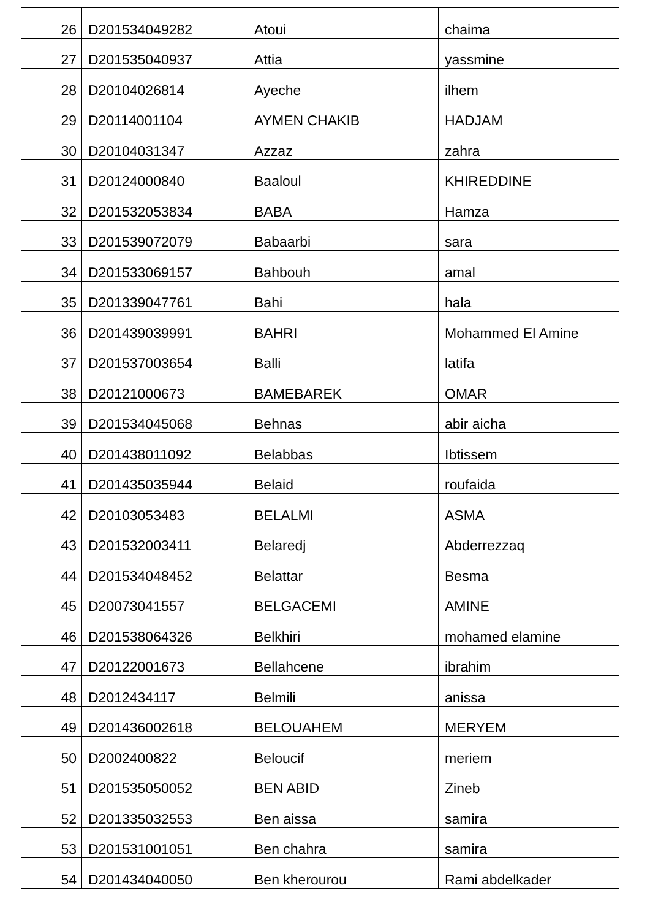| 26 | D201534049282 | Atoui | chaima |
| 27 | D201535040937 | Attia | yassmine |
| 28 | D20104026814 | Ayeche | ilhem |
| 29 | D20114001104 | AYMEN CHAKIB | HADJAM |
| 30 | D20104031347 | Azzaz | zahra |
| 31 | D20124000840 | Baaloul | KHIREDDINE |
| 32 | D201532053834 | BABA | Hamza |
| 33 | D201539072079 | Babaarbi | sara |
| 34 | D201533069157 | Bahbouh | amal |
| 35 | D201339047761 | Bahi | hala |
| 36 | D201439039991 | BAHRI | Mohammed El Amine |
| 37 | D201537003654 | Balli | latifa |
| 38 | D20121000673 | BAMEBAREK | OMAR |
| 39 | D201534045068 | Behnas | abir aicha |
| 40 | D201438011092 | Belabbas | Ibtissem |
| 41 | D201435035944 | Belaid | roufaida |
| 42 | D20103053483 | BELALMI | ASMA |
| 43 | D201532003411 | Belaredj | Abderrezzaq |
| 44 | D201534048452 | Belattar | Besma |
| 45 | D20073041557 | BELGACEMI | AMINE |
| 46 | D201538064326 | Belkhiri | mohamed elamine |
| 47 | D20122001673 | Bellahcene | ibrahim |
| 48 | D2012434117 | Belmili | anissa |
| 49 | D201436002618 | BELOUAHEM | MERYEM |
| 50 | D2002400822 | Beloucif | meriem |
| 51 | D201535050052 | BEN ABID | Zineb |
| 52 | D201335032553 | Ben aissa | samira |
| 53 | D201531001051 | Ben chahra | samira |
| 54 | D201434040050 | Ben kherourou | Rami abdelkader |